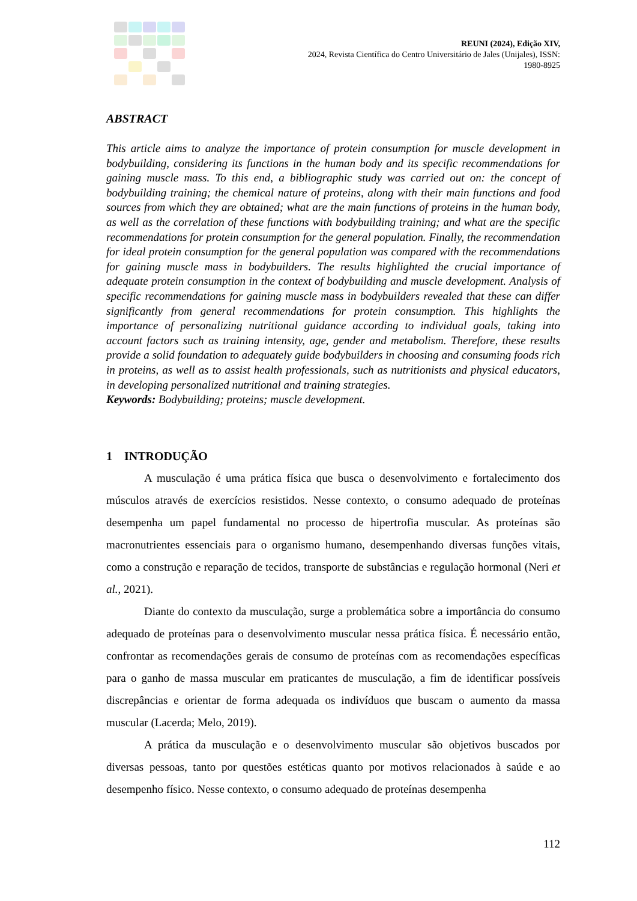REUNI (2024), Edição XIV,
2024, Revista Científica do Centro Universitário de Jales (Unijales), ISSN:
1980-8925
ABSTRACT
This article aims to analyze the importance of protein consumption for muscle development in bodybuilding, considering its functions in the human body and its specific recommendations for gaining muscle mass. To this end, a bibliographic study was carried out on: the concept of bodybuilding training; the chemical nature of proteins, along with their main functions and food sources from which they are obtained; what are the main functions of proteins in the human body, as well as the correlation of these functions with bodybuilding training; and what are the specific recommendations for protein consumption for the general population. Finally, the recommendation for ideal protein consumption for the general population was compared with the recommendations for gaining muscle mass in bodybuilders. The results highlighted the crucial importance of adequate protein consumption in the context of bodybuilding and muscle development. Analysis of specific recommendations for gaining muscle mass in bodybuilders revealed that these can differ significantly from general recommendations for protein consumption. This highlights the importance of personalizing nutritional guidance according to individual goals, taking into account factors such as training intensity, age, gender and metabolism. Therefore, these results provide a solid foundation to adequately guide bodybuilders in choosing and consuming foods rich in proteins, as well as to assist health professionals, such as nutritionists and physical educators, in developing personalized nutritional and training strategies.
Keywords: Bodybuilding; proteins; muscle development.
1 INTRODUÇÃO
A musculação é uma prática física que busca o desenvolvimento e fortalecimento dos músculos através de exercícios resistidos. Nesse contexto, o consumo adequado de proteínas desempenha um papel fundamental no processo de hipertrofia muscular. As proteínas são macronutrientes essenciais para o organismo humano, desempenhando diversas funções vitais, como a construção e reparação de tecidos, transporte de substâncias e regulação hormonal (Neri et al., 2021).
Diante do contexto da musculação, surge a problemática sobre a importância do consumo adequado de proteínas para o desenvolvimento muscular nessa prática física. É necessário então, confrontar as recomendações gerais de consumo de proteínas com as recomendações específicas para o ganho de massa muscular em praticantes de musculação, a fim de identificar possíveis discrepâncias e orientar de forma adequada os indivíduos que buscam o aumento da massa muscular (Lacerda; Melo, 2019).
A prática da musculação e o desenvolvimento muscular são objetivos buscados por diversas pessoas, tanto por questões estéticas quanto por motivos relacionados à saúde e ao desempenho físico. Nesse contexto, o consumo adequado de proteínas desempenha
112